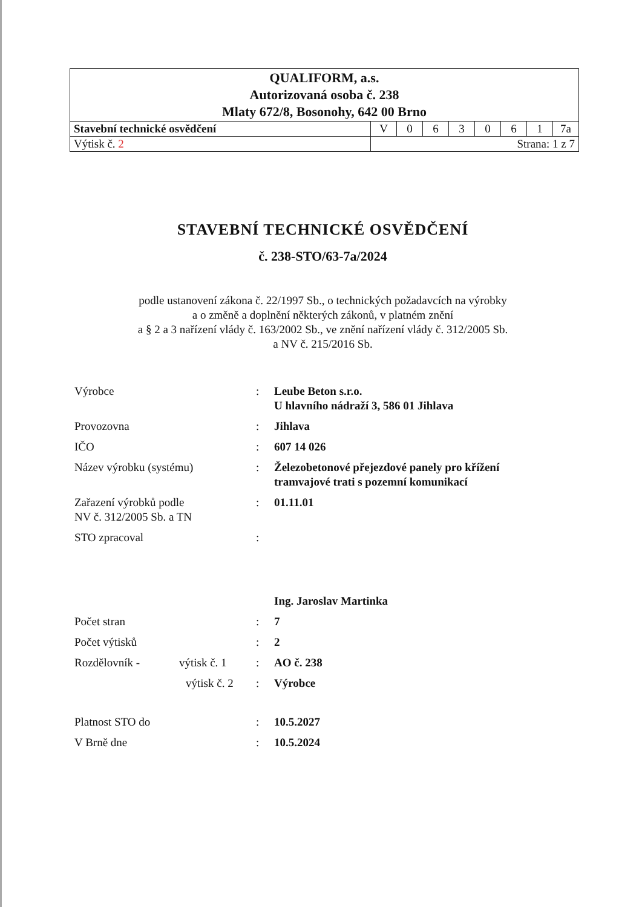| QUALIFORM, a.s. Autorizovaná osoba č. 238 Mlaty 672/8, Bosonohy, 642 00 Brno | | | | | | | | |
| Stavební technické osvědčení | V | 0 | 6 | 3 | 0 | 6 | 1 | 7a |
| Výtisk č. 2 | Strana: 1 z 7 | | | | | | | |
STAVEBNÍ TECHNICKÉ OSVĚDČENÍ
č. 238-STO/63-7a/2024
podle ustanovení zákona č. 22/1997 Sb., o technických požadavcích na výrobky
a o změně a doplnění některých zákonů, v platném znění
a § 2 a 3 nařízení vlády č. 163/2002 Sb., ve znění nařízení vlády č. 312/2005 Sb.
a NV č. 215/2016 Sb.
| Výrobce | : | Leube Beton s.r.o. U hlavního nádraží 3, 586 01 Jihlava |
| Provozovna | : | Jihlava |
| IČO | : | 607 14 026 |
| Název výrobku (systému) | : | Železobetonové přejezdové panely pro křížení tramvajové trati s pozemní komunikací |
| Zařazení výrobků podle NV č. 312/2005 Sb. a TN | : | 01.11.01 |
| STO zpracoval | : | |
| | | Ing. Jaroslav Martinka |
| Počet stran | : | 7 |
| Počet výtisků | : | 2 |
| Rozdělovník - výtisk č. 1 | : | AO č. 238 |
| výtisk č. 2 | : | Výrobce |
| Platnost STO do | : | 10.5.2027 |
| V Brně dne | : | 10.5.2024 |